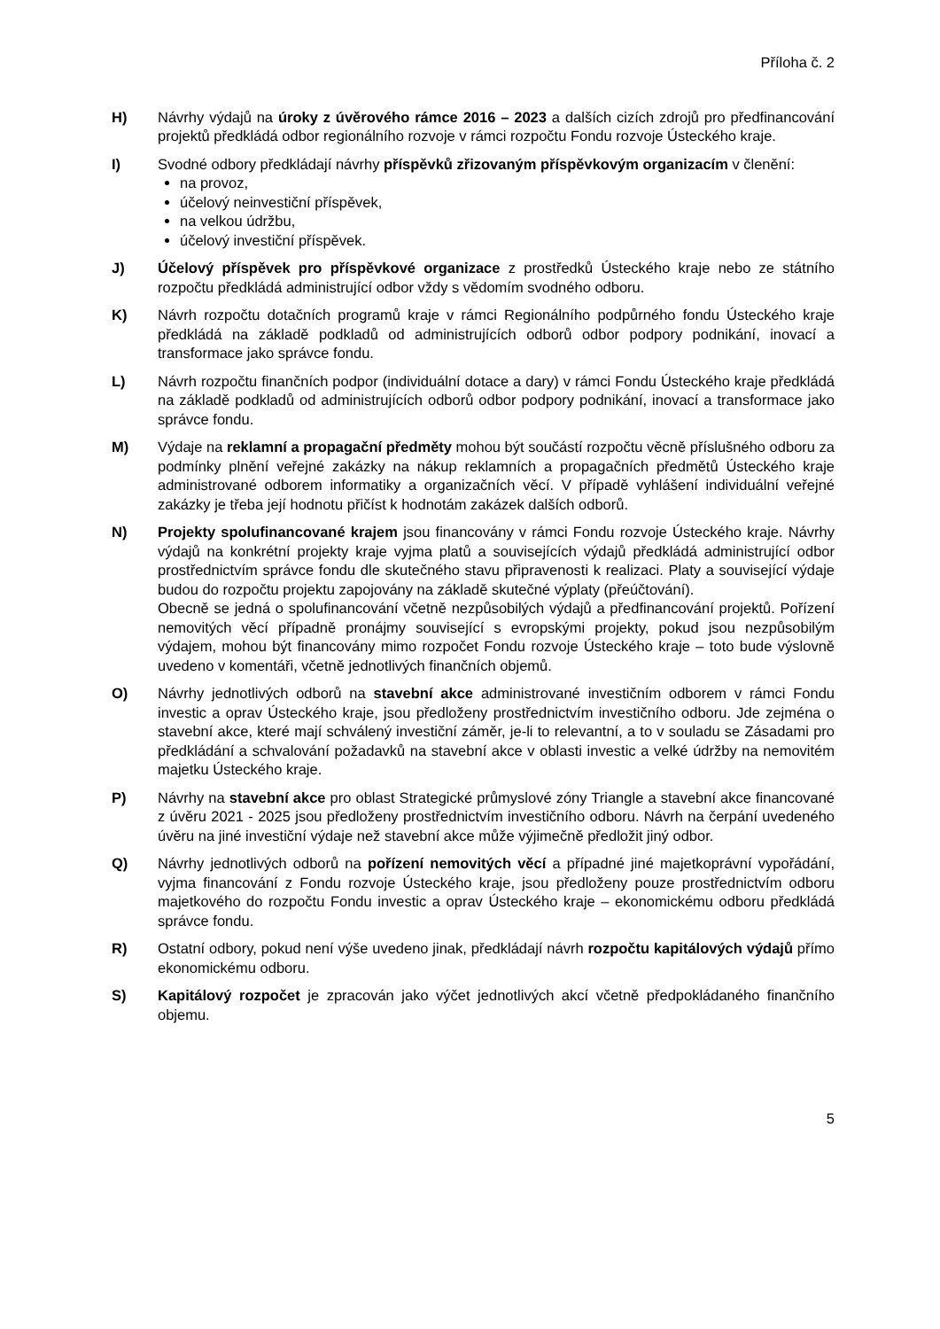Příloha č. 2
H) Návrhy výdajů na úroky z úvěrového rámce 2016 – 2023 a dalších cizích zdrojů pro předfinancování projektů předkládá odbor regionálního rozvoje v rámci rozpočtu Fondu rozvoje Ústeckého kraje.
I) Svodné odbory předkládají návrhy příspěvků zřizovaným příspěvkovým organizacím v členění:
na provoz,
účelový neinvestiční příspěvek,
na velkou údržbu,
účelový investiční příspěvek.
J) Účelový příspěvek pro příspěvkové organizace z prostředků Ústeckého kraje nebo ze státního rozpočtu předkládá administrující odbor vždy s vědomím svodného odboru.
K) Návrh rozpočtu dotačních programů kraje v rámci Regionálního podpůrného fondu Ústeckého kraje předkládá na základě podkladů od administrujících odborů odbor podpory podnikání, inovací a transformace jako správce fondu.
L) Návrh rozpočtu finančních podpor (individuální dotace a dary) v rámci Fondu Ústeckého kraje předkládá na základě podkladů od administrujících odborů odbor podpory podnikání, inovací a transformace jako správce fondu.
M) Výdaje na reklamní a propagační předměty mohou být součástí rozpočtu věcně příslušného odboru za podmínky plnění veřejné zakázky na nákup reklamních a propagačních předmětů Ústeckého kraje administrované odborem informatiky a organizačních věcí. V případě vyhlášení individuální veřejné zakázky je třeba její hodnotu přičíst k hodnotám zakázek dalších odborů.
N) Projekty spolufinancované krajem jsou financovány v rámci Fondu rozvoje Ústeckého kraje. Návrhy výdajů na konkrétní projekty kraje vyjma platů a souvisejících výdajů předkládá administrující odbor prostřednictvím správce fondu dle skutečného stavu připravenosti k realizaci. Platy a související výdaje budou do rozpočtu projektu zapojovány na základě skutečné výplaty (přeúčtování).
Obecně se jedná o spolufinancování včetně nezpůsobilých výdajů a předfinancování projektů. Pořízení nemovitých věcí případně pronájmy související s evropskými projekty, pokud jsou nezpůsobilým výdajem, mohou být financovány mimo rozpočet Fondu rozvoje Ústeckého kraje – toto bude výslovně uvedeno v komentáři, včetně jednotlivých finančních objemů.
O) Návrhy jednotlivých odborů na stavební akce administrované investičním odborem v rámci Fondu investic a oprav Ústeckého kraje, jsou předloženy prostřednictvím investičního odboru. Jde zejména o stavební akce, které mají schválený investiční záměr, je-li to relevantní, a to v souladu se Zásadami pro předkládání a schvalování požadavků na stavební akce v oblasti investic a velké údržby na nemovitém majetku Ústeckého kraje.
P) Návrhy na stavební akce pro oblast Strategické průmyslové zóny Triangle a stavební akce financované z úvěru 2021 - 2025 jsou předloženy prostřednictvím investičního odboru. Návrh na čerpání uvedeného úvěru na jiné investiční výdaje než stavební akce může výjimečně předložit jiný odbor.
Q) Návrhy jednotlivých odborů na pořízení nemovitých věcí a případné jiné majetkoprávní vypořádání, vyjma financování z Fondu rozvoje Ústeckého kraje, jsou předloženy pouze prostřednictvím odboru majetkového do rozpočtu Fondu investic a oprav Ústeckého kraje – ekonomickému odboru předkládá správce fondu.
R) Ostatní odbory, pokud není výše uvedeno jinak, předkládají návrh rozpočtu kapitálových výdajů přímo ekonomickému odboru.
S) Kapitálový rozpočet je zpracován jako výčet jednotlivých akcí včetně předpokládaného finančního objemu.
5